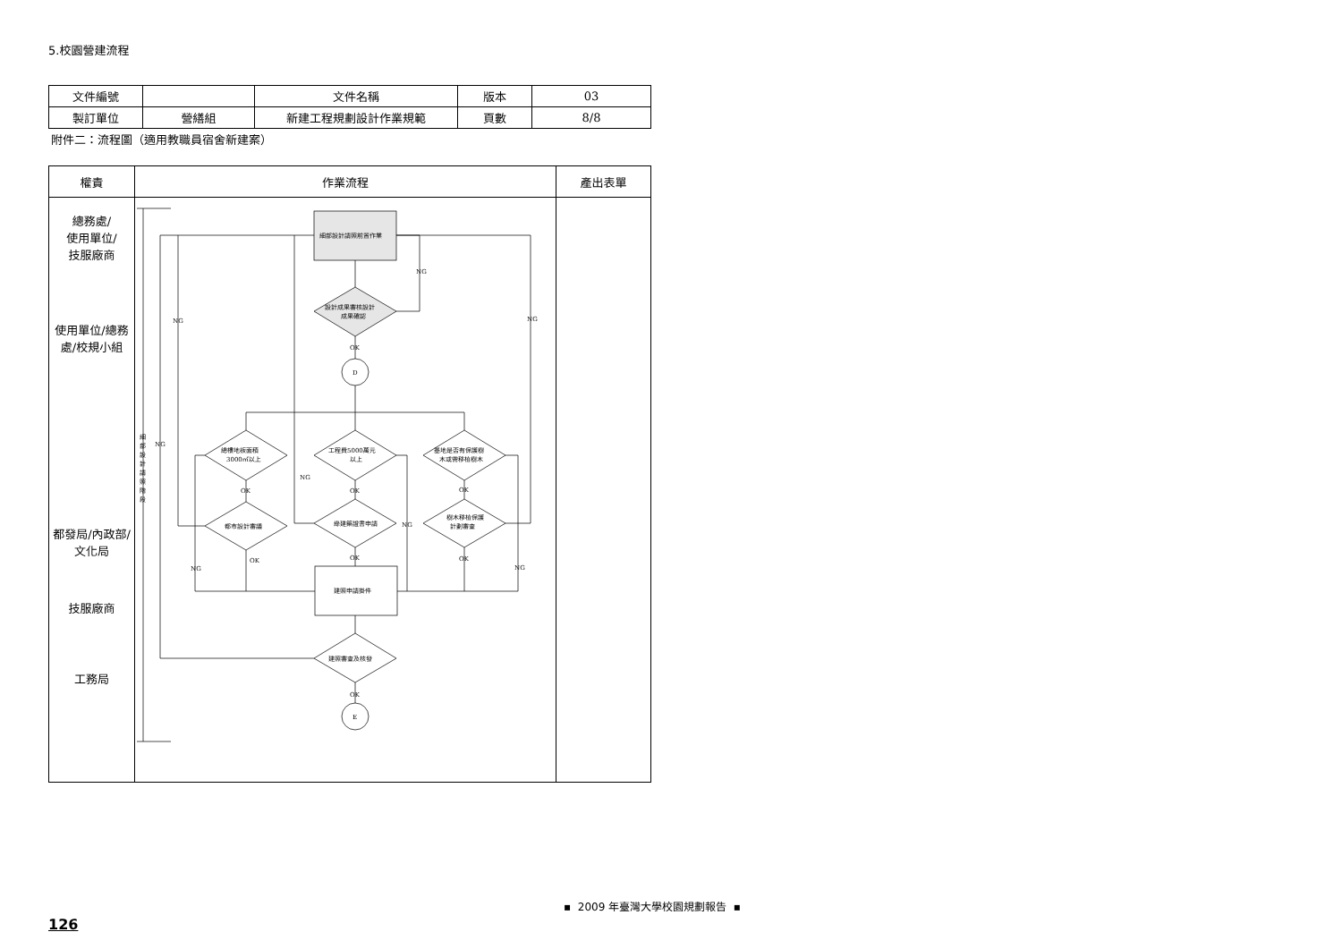5.校園營建流程
| 文件編號 | | 文件名稱 | 版本 | 03 |
| 製訂單位 | 營繕組 | 新建工程規劃設計作業規範 | 頁數 | 8/8 |
附件二：流程圖（適用教職員宿舍新建案）
| 權責 | 作業流程 | 產出表單 |
| --- | --- | --- |
| 總務處/ 使用單位/ 技服廠商 使用單位/總務 處/校規小組 都發局/內政部/ 文化局 技服廠商 工務局 | 細部設計請照前置作業 設計成果審核設計 成果確認 NG OK D 總樓地板面積 3000㎡以上 工程費5000萬元 以上 基地是否有保護樹 木或需移植樹木 都市設計審議 綠建築證書申請 樹木移植保護 計劃審查 OK OK OK 建照申請掛件 NG NG NG NG NG NG OK OK OK NG 建照審查及核發 OK E 細 部 設 計 請 照 階 段 | |
▪ 2009 年臺灣大學校園規劃報告 ▪
126